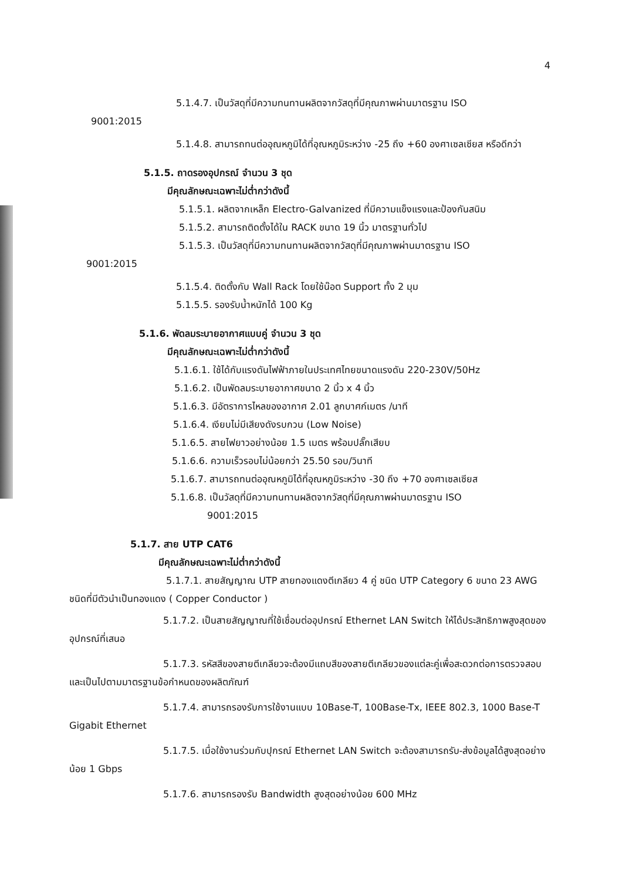4
5.1.4.7. เป็นวัสดุที่มีความทนทานผลิตจากวัสดุที่มีคุณภาพผ่านมาตรฐาน ISO
9001:2015
5.1.4.8. สามารถทนต่ออุณหภูมิได้ที่อุณหภูมิระหว่าง -25 ถึง +60 องศาเซลเซียส หรือดีกว่า
5.1.5. ถาดรองอุปกรณ์ จำนวน 3 ชุด
มีคุณลักษณะเฉพาะไม่ต่ำกว่าดังนี้
5.1.5.1. ผลิตจากเหล็ก Electro-Galvanized ที่มีความแข็งแรงและป้องกันสนิม
5.1.5.2. สามารถติดตั้งได้ใน RACK ขนาด 19 นิ้ว มาตรฐานทั่วไป
5.1.5.3. เป็นวัสดุที่มีความทนทานผลิตจากวัสดุที่มีคุณภาพผ่านมาตรฐาน ISO
9001:2015
5.1.5.4. ติดตั้งกับ Wall Rack โดยใช้น๊อต Support ทั้ง 2 มุม
5.1.5.5. รองรับน้ำหนักได้ 100 Kg
5.1.6. พัดลมระบายอากาศแบบคู่ จำนวน 3 ชุด
มีคุณลักษณะเฉพาะไม่ต่ำกว่าดังนี้
5.1.6.1. ใช้ได้กับแรงดันไฟฟ้าภายในประเทศไทยขนาดแรงดัน 220-230V/50Hz
5.1.6.2. เป็นพัดลมระบายอากาศขนาด 2 นิ้ว x 4 นิ้ว
5.1.6.3. มีอัตราการไหลของอากาศ 2.01 ลูกบาศก์เมตร /นาที
5.1.6.4. เงียบไม่มีเสียงดังรบกวน (Low Noise)
5.1.6.5. สายไฟยาวอย่างน้อย 1.5 เมตร พร้อมปลั๊กเสียบ
5.1.6.6. ความเร็วรอบไม่น้อยกว่า 25.50 รอบ/วินาที
5.1.6.7. สามารถทนต่ออุณหภูมิได้ที่อุณหภูมิระหว่าง -30 ถึง +70 องศาเซลเซียส
5.1.6.8. เป็นวัสดุที่มีความทนทานผลิตจากวัสดุที่มีคุณภาพผ่านมาตรฐาน ISO
9001:2015
5.1.7. สาย UTP CAT6
มีคุณลักษณะเฉพาะไม่ต่ำกว่าดังนี้
5.1.7.1. สายสัญญาณ UTP สายทองแดงตีเกลียว 4 คู่ ชนิด UTP Category 6 ขนาด 23 AWG ชนิดที่มีตัวนำเป็นทองแดง ( Copper Conductor )
5.1.7.2. เป็นสายสัญญาณที่ใช้เชื่อมต่ออุปกรณ์ Ethernet LAN Switch ให้ได้ประสิทธิภาพสูงสุดของอุปกรณ์ที่เสนอ
5.1.7.3. รหัสสีของสายตีเกลียวจะต้องมีแถบสีของสายตีเกลียวของแต่ละคู่เพื่อสะดวกต่อการตรวจสอบและเป็นไปตามมาตรฐานข้อกำหนดของผลิตภัณฑ์
5.1.7.4. สามารถรองรับการใช้งานแบบ 10Base-T, 100Base-Tx, IEEE 802.3, 1000 Base-T Gigabit Ethernet
5.1.7.5. เมื่อใช้งานร่วมกับปุกรณ์ Ethernet LAN Switch จะต้องสามารถรับ-ส่งข้อมูลได้สูงสุดอย่างน้อย 1 Gbps
5.1.7.6. สามารถรองรับ Bandwidth สูงสุดอย่างน้อย 600 MHz